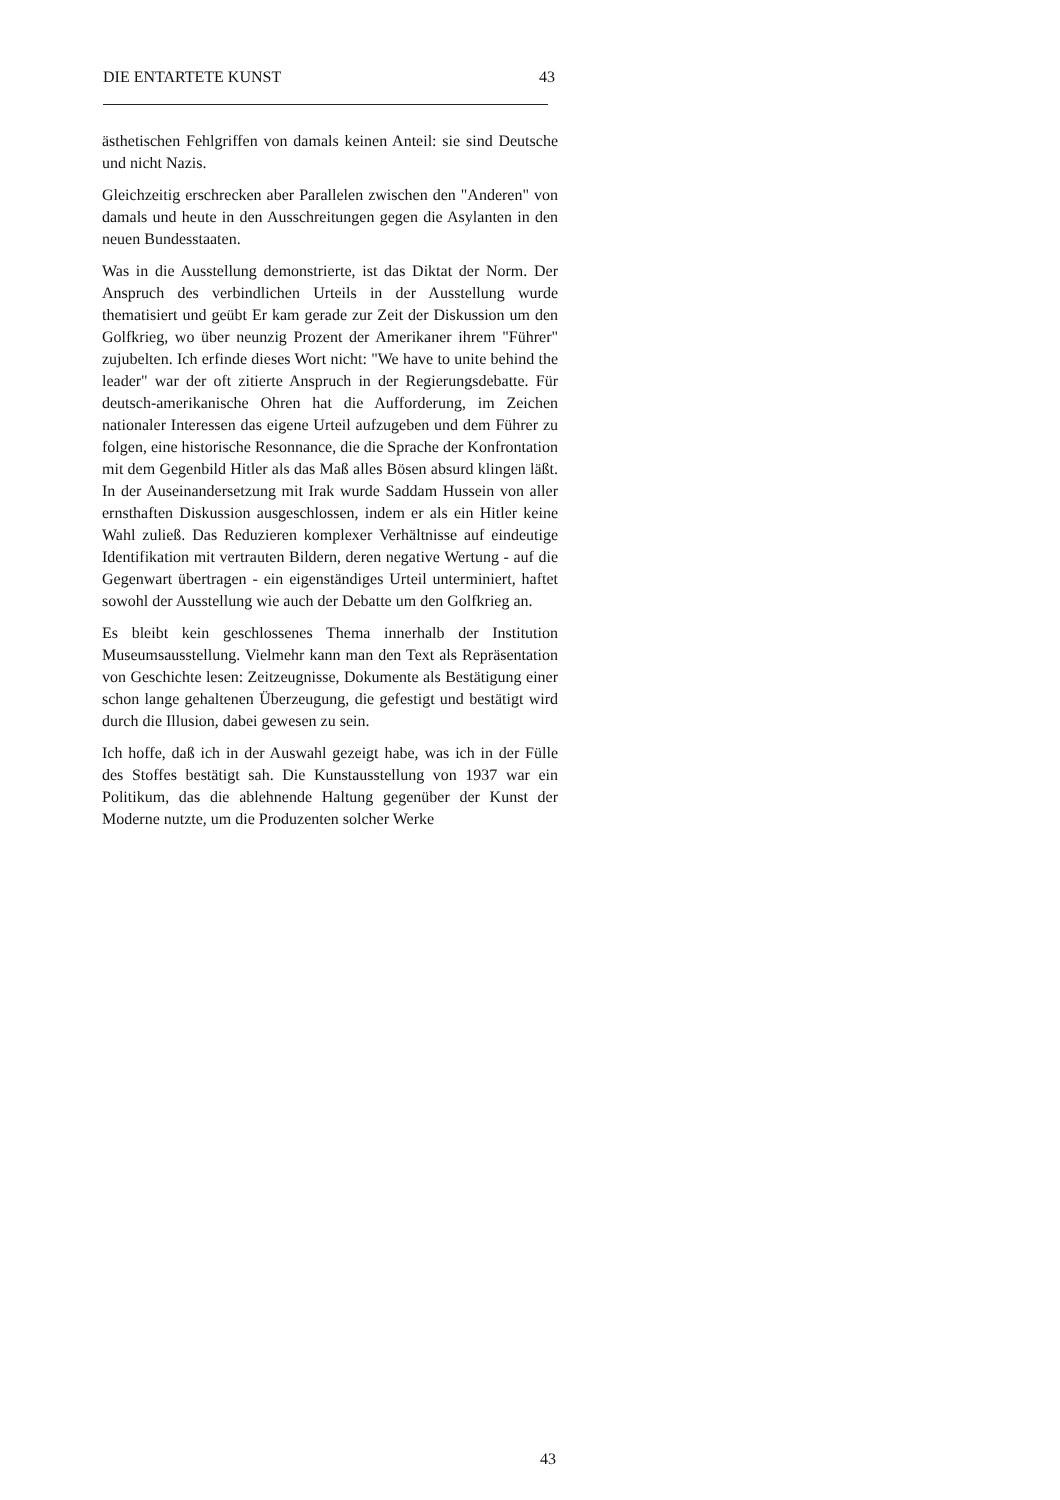DIE ENTARTETE KUNST 43
ästhetischen Fehlgriffen von damals keinen Anteil: sie sind Deutsche und nicht Nazis.
Gleichzeitig erschrecken aber Parallelen zwischen den "Anderen" von damals und heute in den Ausschreitungen gegen die Asylanten in den neuen Bundesstaaten.
Was in die Ausstellung demonstrierte, ist das Diktat der Norm. Der Anspruch des verbindlichen Urteils in der Ausstellung wurde thematisiert und geübt Er kam gerade zur Zeit der Diskussion um den Golfkrieg, wo über neunzig Prozent der Amerikaner ihrem "Führer" zujubelten. Ich erfinde dieses Wort nicht: "We have to unite behind the leader" war der oft zitierte Anspruch in der Regierungsdebatte. Für deutsch-amerikanische Ohren hat die Aufforderung, im Zeichen nationaler Interessen das eigene Urteil aufzugeben und dem Führer zu folgen, eine historische Resonnance, die die Sprache der Konfrontation mit dem Gegenbild Hitler als das Maß alles Bösen absurd klingen läßt. In der Auseinandersetzung mit Irak wurde Saddam Hussein von aller ernsthaften Diskussion ausgeschlossen, indem er als ein Hitler keine Wahl zuließ. Das Reduzieren komplexer Verhältnisse auf eindeutige Identifikation mit vertrauten Bildern, deren negative Wertung - auf die Gegenwart übertragen - ein eigenständiges Urteil unterminiert, haftet sowohl der Ausstellung wie auch der Debatte um den Golfkrieg an.
Es bleibt kein geschlossenes Thema innerhalb der Institution Museumsausstellung. Vielmehr kann man den Text als Repräsentation von Geschichte lesen: Zeitzeugnisse, Dokumente als Bestätigung einer schon lange gehaltenen Überzeugung, die gefestigt und bestätigt wird durch die Illusion, dabei gewesen zu sein.
Ich hoffe, daß ich in der Auswahl gezeigt habe, was ich in der Fülle des Stoffes bestätigt sah. Die Kunstausstellung von 1937 war ein Politikum, das die ablehnende Haltung gegenüber der Kunst der Moderne nutzte, um die Produzenten solcher Werke
43